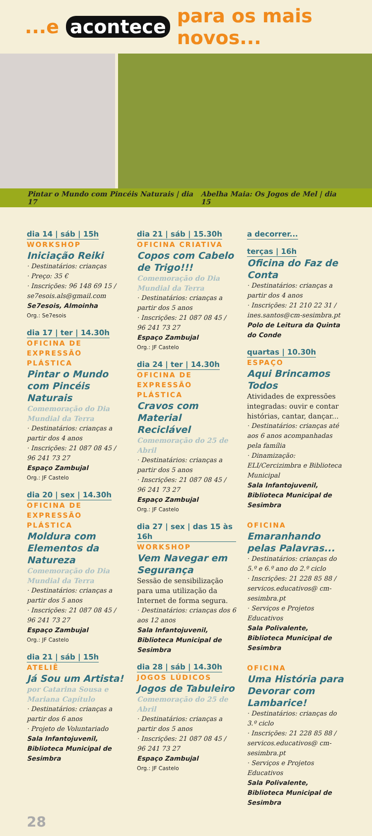...e acontece para os mais novos...
Pintar o Mundo com Pincéis Naturais | dia 17 Abelha Maia: Os Jogos de Mel | dia 15
dia 14 | sáb | 15h
WORKSHOP
Iniciação Reiki
· Destinatários: crianças
· Preço: 35 €
· Inscrições: 96 148 69 15 / se7esois.als@gmail.com
Se7esois, Almoinha
Org.: Se7esois
dia 17 | ter | 14.30h
OFICINA DE EXPRESSÃO PLÁSTICA
Pintar o Mundo com Pincéis Naturais
Comemoração do Dia Mundial da Terra
· Destinatários: crianças a partir dos 4 anos
· Inscrições: 21 087 08 45 / 96 241 73 27
Espaço Zambujal
Org.: JF Castelo
dia 20 | sex | 14.30h
OFICINA DE EXPRESSÃO PLÁSTICA
Moldura com Elementos da Natureza
Comemoração do Dia Mundial da Terra
· Destinatários: crianças a partir dos 5 anos
· Inscrições: 21 087 08 45 / 96 241 73 27
Espaço Zambujal
Org.: JF Castelo
dia 21 | sáb | 15h
ATELIÊ
Já Sou um Artista!
por Catarina Sousa e Mariana Capítulo
· Destinatários: crianças a partir dos 6 anos
· Projeto de Voluntariado
Sala Infantojuvenil, Biblioteca Municipal de Sesimbra
dia 21 | sáb | 15.30h
OFICINA CRIATIVA
Copos com Cabelo de Trigo!!!
Comemoração do Dia Mundial da Terra
· Destinatários: crianças a partir dos 5 anos
· Inscrições: 21 087 08 45 / 96 241 73 27
Espaço Zambujal
Org.: JF Castelo
dia 24 | ter | 14.30h
OFICINA DE EXPRESSÃO PLÁSTICA
Cravos com Material Reciclável
Comemoração do 25 de Abril
· Destinatários: crianças a partir dos 5 anos
· Inscrições: 21 087 08 45 / 96 241 73 27
Espaço Zambujal
Org.: JF Castelo
dia 27 | sex | das 15 às 16h
WORKSHOP
Vem Navegar em Segurança
Sessão de sensibilização para uma utilização da Internet de forma segura.
· Destinatários: crianças dos 6 aos 12 anos
Sala Infantojuvenil, Biblioteca Municipal de Sesimbra
dia 28 | sáb | 14.30h
JOGOS LÚDICOS
Jogos de Tabuleiro
Comemoração do 25 de Abril
· Destinatários: crianças a partir dos 5 anos
· Inscrições: 21 087 08 45 / 96 241 73 27
Espaço Zambujal
Org.: JF Castelo
a decorrer...
terças | 16h
Oficina do Faz de Conta
· Destinatários: crianças a partir dos 4 anos
· Inscrições: 21 210 22 31 / ines.santos@cm-sesimbra.pt
Polo de Leitura da Quinta do Conde
quartas | 10.30h
ESPAÇO
Aqui Brincamos Todos
Atividades de expressões integradas: ouvir e contar histórias, cantar, dançar...
· Destinatários: crianças até aos 6 anos acompanhadas pela família
· Dinamização: ELI/Cercizimbra e Biblioteca Municipal
Sala Infantojuvenil, Biblioteca Municipal de Sesimbra
OFICINA
Emaranhando pelas Palavras...
· Destinatários: crianças do 5.º e 6.º ano do 2.º ciclo
· Inscrições: 21 228 85 88 / servicos.educativos@ cm-sesimbra.pt
· Serviços e Projetos Educativos
Sala Polivalente, Biblioteca Municipal de Sesimbra
OFICINA
Uma História para Devorar com Lambarice!
· Destinatários: crianças do 3.º ciclo
· Inscrições: 21 228 85 88 / servicos.educativos@ cm-sesimbra.pt
· Serviços e Projetos Educativos
Sala Polivalente, Biblioteca Municipal de Sesimbra
28